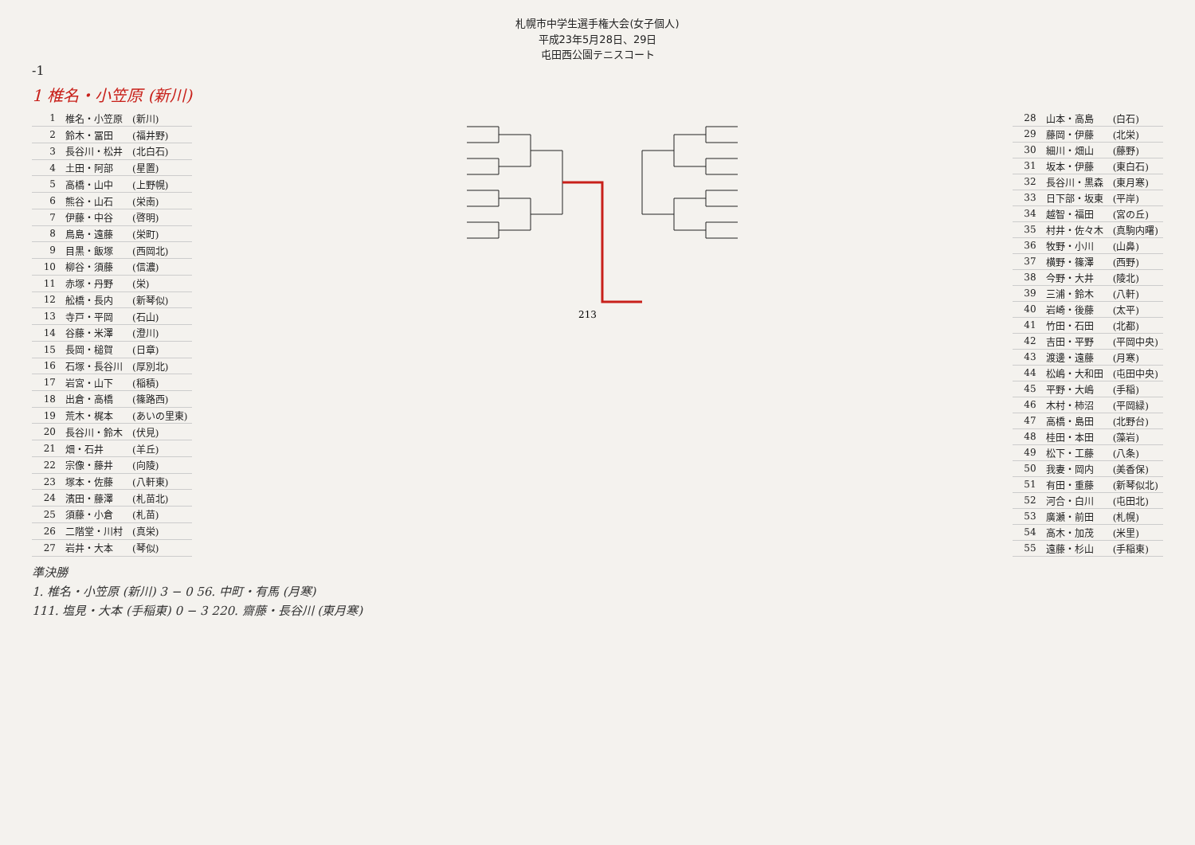札幌市中学生選手権大会(女子個人)
平成23年5月28日、29日
屯田西公園テニスコート
-1
1 椎名・小笠原 (新川)
| 1 | 椎名・小笠原 | (新川) |
| 2 | 鈴木・冨田 | (福井野) |
| 3 | 長谷川・松井 | (北白石) |
| 4 | 土田・阿部 | (星置) |
| 5 | 高橋・山中 | (上野幌) |
| 6 | 熊谷・山石 | (栄南) |
| 7 | 伊藤・中谷 | (啓明) |
| 8 | 鳥島・遠藤 | (栄町) |
| 9 | 目黒・飯塚 | (西岡北) |
| 10 | 柳谷・須藤 | (信濃) |
| 11 | 赤塚・丹野 | (栄) |
| 12 | 舩橋・長内 | (新琴似) |
| 13 | 寺戸・平岡 | (石山) |
| 14 | 谷藤・米澤 | (澄川) |
| 15 | 長岡・槌賀 | (日章) |
| 16 | 石塚・長谷川 | (厚別北) |
| 17 | 岩宮・山下 | (稲積) |
| 18 | 出倉・高橋 | (篠路西) |
| 19 | 荒木・梶本 | (あいの里東) |
| 20 | 長谷川・鈴木 | (伏見) |
| 21 | 畑・石井 | (羊丘) |
| 22 | 宗像・藤井 | (向陵) |
| 23 | 塚本・佐藤 | (八軒東) |
| 24 | 濱田・藤澤 | (札苗北) |
| 25 | 須藤・小倉 | (札苗) |
| 26 | 二階堂・川村 | (真栄) |
| 27 | 岩井・大本 | (琴似) |
213
| 28 | 山本・高島 | (白石) |
| 29 | 藤岡・伊藤 | (北栄) |
| 30 | 細川・畑山 | (藤野) |
| 31 | 坂本・伊藤 | (東白石) |
| 32 | 長谷川・黒森 | (東月寒) |
| 33 | 日下部・坂東 | (平岸) |
| 34 | 越智・福田 | (宮の丘) |
| 35 | 村井・佐々木 | (真駒内曙) |
| 36 | 牧野・小川 | (山鼻) |
| 37 | 横野・篠澤 | (西野) |
| 38 | 今野・大井 | (陵北) |
| 39 | 三浦・鈴木 | (八軒) |
| 40 | 岩崎・後藤 | (太平) |
| 41 | 竹田・石田 | (北都) |
| 42 | 吉田・平野 | (平岡中央) |
| 43 | 渡邊・遠藤 | (月寒) |
| 44 | 松嶋・大和田 | (屯田中央) |
| 45 | 平野・大嶋 | (手稲) |
| 46 | 木村・柿沼 | (平岡緑) |
| 47 | 高橋・島田 | (北野台) |
| 48 | 桂田・本田 | (藻岩) |
| 49 | 松下・工藤 | (八条) |
| 50 | 我妻・岡内 | (美香保) |
| 51 | 有田・重藤 | (新琴似北) |
| 52 | 河合・白川 | (屯田北) |
| 53 | 廣瀬・前田 | (札幌) |
| 54 | 高木・加茂 | (米里) |
| 55 | 遠藤・杉山 | (手稲東) |
準決勝
1. 椎名・小笠原 (新川) 3 − 0 56. 中町・有馬 (月寒)
111. 塩見・大本 (手稲東) 0 − 3 220. 齋藤・長谷川 (東月寒)